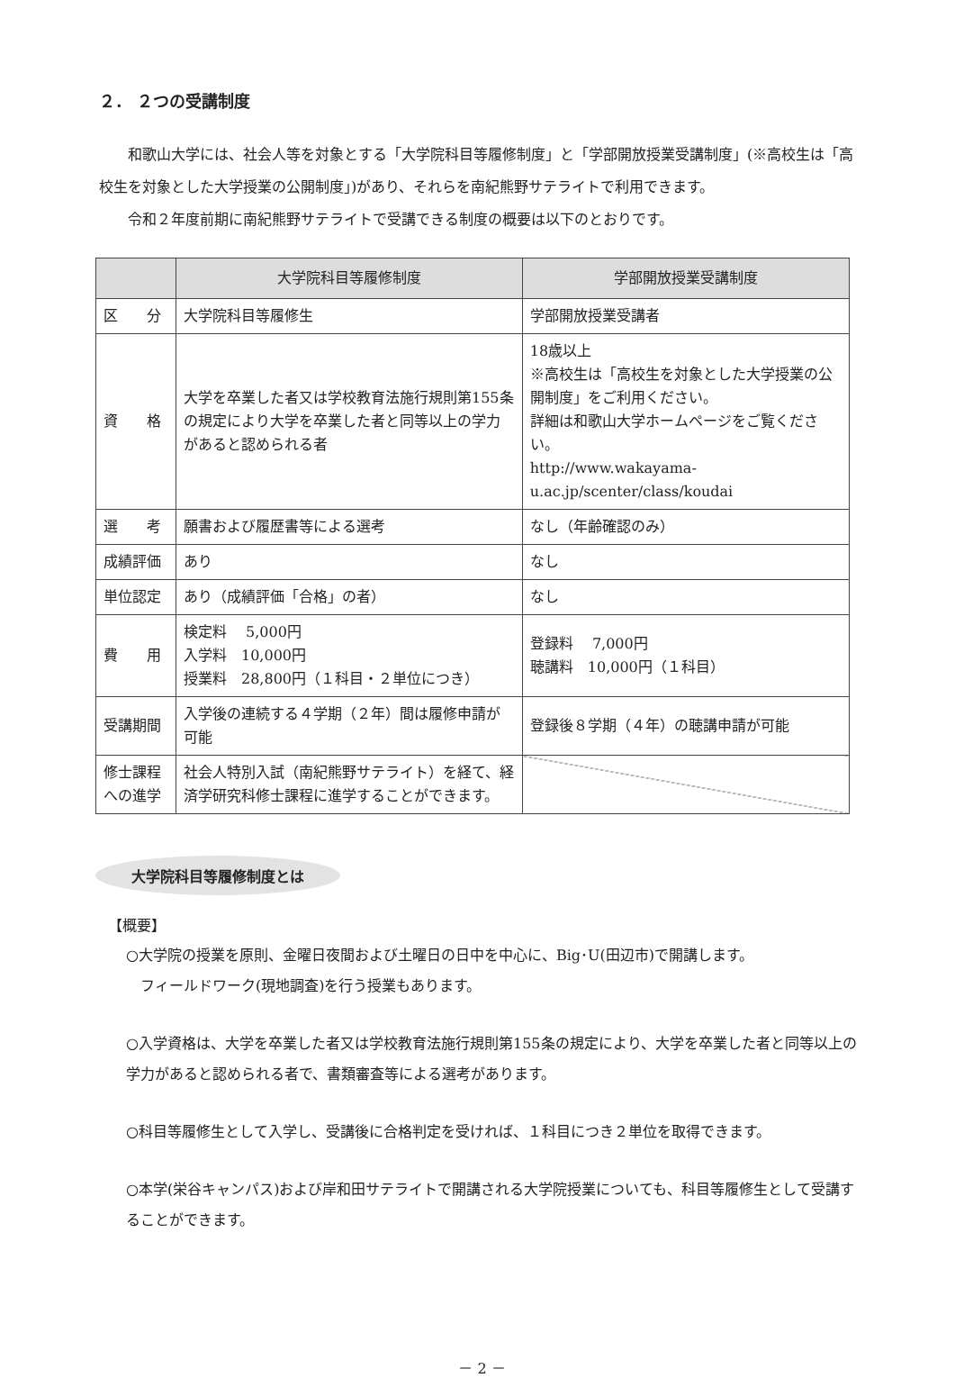２． ２つの受講制度
和歌山大学には、社会人等を対象とする「大学院科目等履修制度」と「学部開放授業受講制度」(※高校生は「高校生を対象とした大学授業の公開制度」)があり、それらを南紀熊野サテライトで利用できます。
令和２年度前期に南紀熊野サテライトで受講できる制度の概要は以下のとおりです。
| | 大学院科目等履修制度 | 学部開放授業受講制度 |
| --- | --- | --- |
| 区 分 | 大学院科目等履修生 | 学部開放授業受講者 |
| 資 格 | 大学を卒業した者又は学校教育法施行規則第155条の規定により大学を卒業した者と同等以上の学力があると認められる者 | 18歳以上 ※高校生は「高校生を対象とした大学授業の公開制度」をご利用ください。 詳細は和歌山大学ホームページをご覧ください。 http://www.wakayama-u.ac.jp/scenter/class/koudai |
| 選 考 | 願書および履歴書等による選考 | なし（年齢確認のみ） |
| 成績評価 | あり | なし |
| 単位認定 | あり（成績評価「合格」の者） | なし |
| 費 用 | 検定料 5,000円 入学料 10,000円 授業料 28,800円（１科目・２単位につき） | 登録料 7,000円 聴講料 10,000円（１科目） |
| 受講期間 | 入学後の連続する４学期（２年）間は履修申請が可能 | 登録後８学期（４年）の聴講申請が可能 |
| 修士課程への進学 | 社会人特別入試（南紀熊野サテライト）を経て、経済学研究科修士課程に進学することができます。 | |
大学院科目等履修制度とは
【概要】
○大学院の授業を原則、金曜日夜間および土曜日の日中を中心に、Big･U(田辺市)で開講します。
　フィールドワーク(現地調査)を行う授業もあります。
○入学資格は、大学を卒業した者又は学校教育法施行規則第155条の規定により、大学を卒業した者と同等以上の学力があると認められる者で、書類審査等による選考があります。
○科目等履修生として入学し、受講後に合格判定を受ければ、１科目につき２単位を取得できます。
○本学(栄谷キャンパス)および岸和田サテライトで開講される大学院授業についても、科目等履修生として受講することができます。
－ 2 －